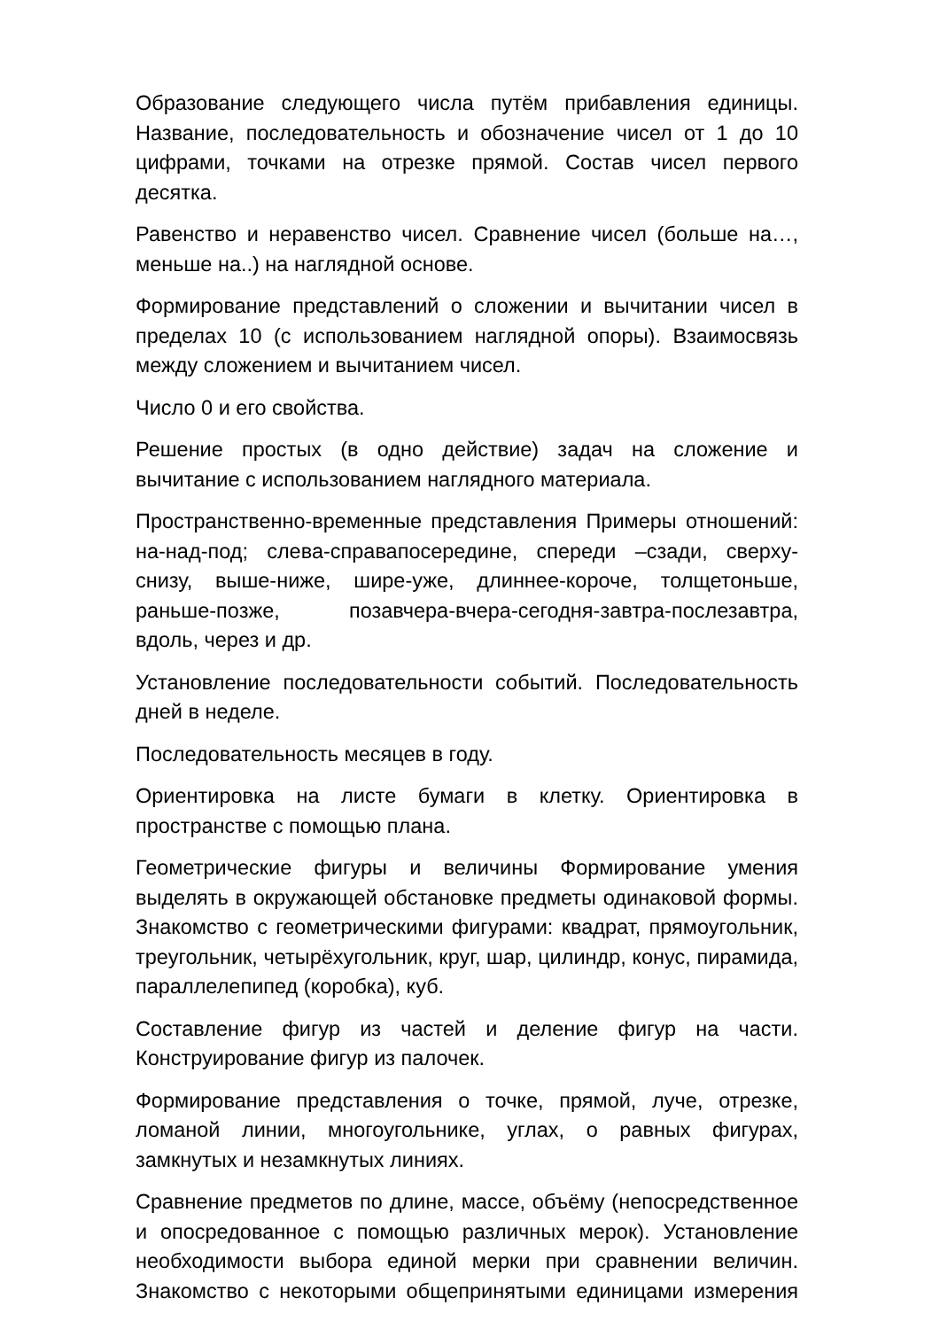Образование следующего числа путём прибавления единицы. Название, последовательность и обозначение чисел от 1 до 10 цифрами, точками на отрезке прямой. Состав чисел первого десятка.
Равенство и неравенство чисел. Сравнение чисел (больше на…, меньше на..) на наглядной основе.
Формирование представлений о сложении и вычитании чисел в пределах 10 (с использованием наглядной опоры). Взаимосвязь между сложением и вычитанием чисел.
Число 0 и его свойства.
Решение простых (в одно действие) задач на сложение и вычитание с использованием наглядного материала.
Пространственно-временные представления Примеры отношений: на-над-под; слева-справапосередине, спереди –сзади, сверху-снизу, выше-ниже, шире-уже, длиннее-короче, толщетоньше, раньше-позже, позавчера-вчера-сегодня-завтра-послезавтра, вдоль, через и др.
Установление последовательности событий. Последовательность дней в неделе.
Последовательность месяцев в году.
Ориентировка на листе бумаги в клетку. Ориентировка в пространстве с помощью плана.
Геометрические фигуры и величины Формирование умения выделять в окружающей обстановке предметы одинаковой формы. Знакомство с геометрическими фигурами: квадрат, прямоугольник, треугольник, четырёхугольник, круг, шар, цилиндр, конус, пирамида, параллелепипед (коробка), куб.
Составление фигур из частей и деление фигур на части. Конструирование фигур из палочек.
Формирование представления о точке, прямой, луче, отрезке, ломаной линии, многоугольнике, углах, о равных фигурах, замкнутых и незамкнутых линиях.
Сравнение предметов по длине, массе, объёму (непосредственное и опосредованное с помощью различных мерок). Установление необходимости выбора единой мерки при сравнении величин. Знакомство с некоторыми общепринятыми единицами измерения